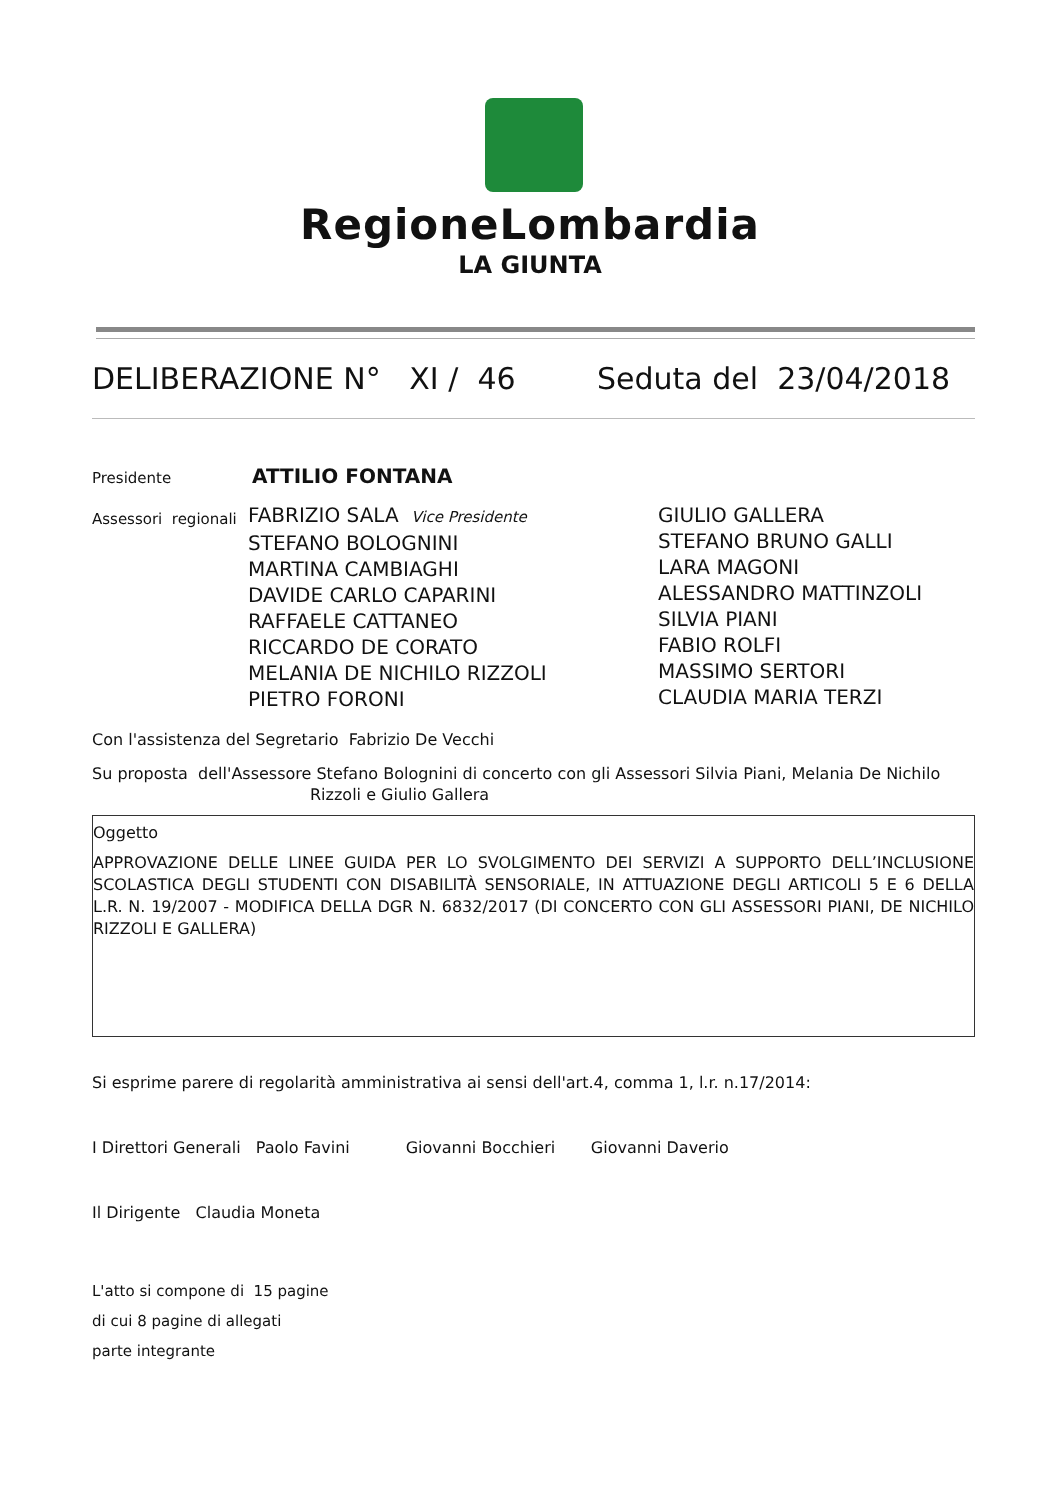RegioneLombardia
LA GIUNTA
DELIBERAZIONE N° XI / 46 Seduta del 23/04/2018
Presidente ATTILIO FONTANA
Assessori regionali
FABRIZIO SALA Vice Presidente
STEFANO BOLOGNINI
MARTINA CAMBIAGHI
DAVIDE CARLO CAPARINI
RAFFAELE CATTANEO
RICCARDO DE CORATO
MELANIA DE NICHILO RIZZOLI
PIETRO FORONI
GIULIO GALLERA
STEFANO BRUNO GALLI
LARA MAGONI
ALESSANDRO MATTINZOLI
SILVIA PIANI
FABIO ROLFI
MASSIMO SERTORI
CLAUDIA MARIA TERZI
Con l'assistenza del Segretario Fabrizio De Vecchi
Su proposta dell'Assessore Stefano Bolognini di concerto con gli Assessori Silvia Piani, Melania De Nichilo
Rizzoli e Giulio Gallera
Oggetto
APPROVAZIONE DELLE LINEE GUIDA PER LO SVOLGIMENTO DEI SERVIZI A SUPPORTO DELL’INCLUSIONE SCOLASTICA DEGLI STUDENTI CON DISABILITÀ SENSORIALE, IN ATTUAZIONE DEGLI ARTICOLI 5 E 6 DELLA L.R. N. 19/2007 - MODIFICA DELLA DGR N. 6832/2017 (DI CONCERTO CON GLI ASSESSORI PIANI, DE NICHILO RIZZOLI E GALLERA)
Si esprime parere di regolarità amministrativa ai sensi dell'art.4, comma 1, l.r. n.17/2014:
I Direttori Generali Paolo Favini Giovanni Bocchieri Giovanni Daverio
Il Dirigente Claudia Moneta
L'atto si compone di 15 pagine
di cui 8 pagine di allegati
parte integrante